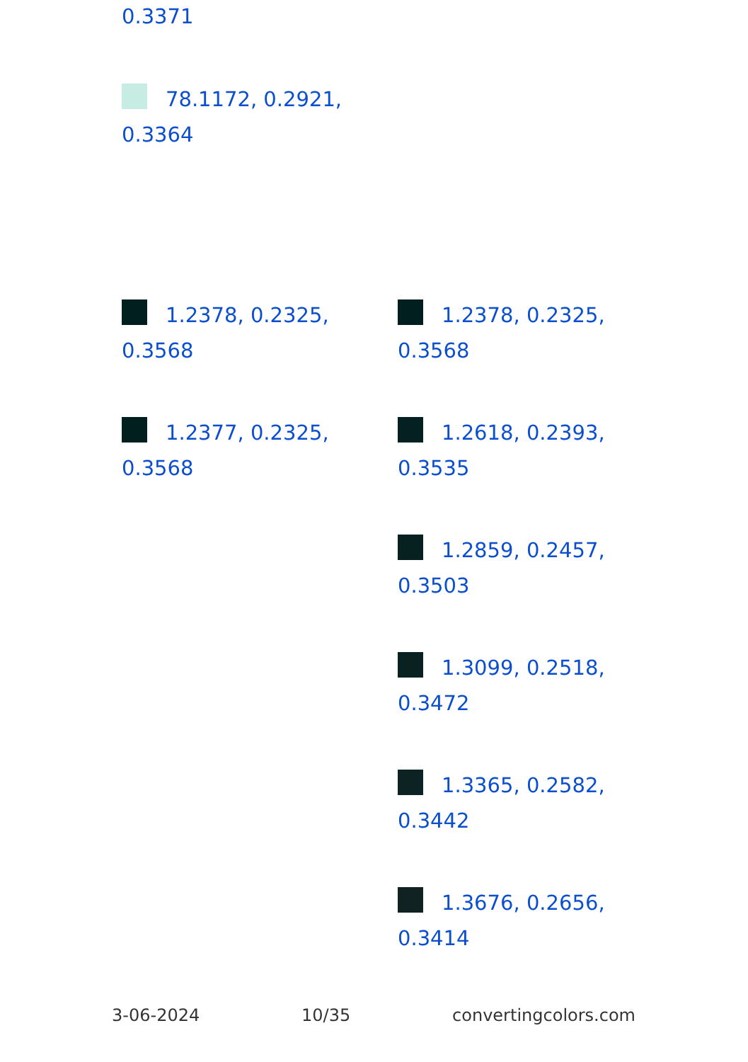0.3371
78.1172, 0.2921, 0.3364
1.2378, 0.2325, 0.3568
1.2377, 0.2325, 0.3568
1.2378, 0.2325, 0.3568
1.2618, 0.2393, 0.3535
1.2859, 0.2457, 0.3503
1.3099, 0.2518, 0.3472
1.3365, 0.2582, 0.3442
1.3676, 0.2656, 0.3414
3-06-2024 10/35 convertingcolors.com